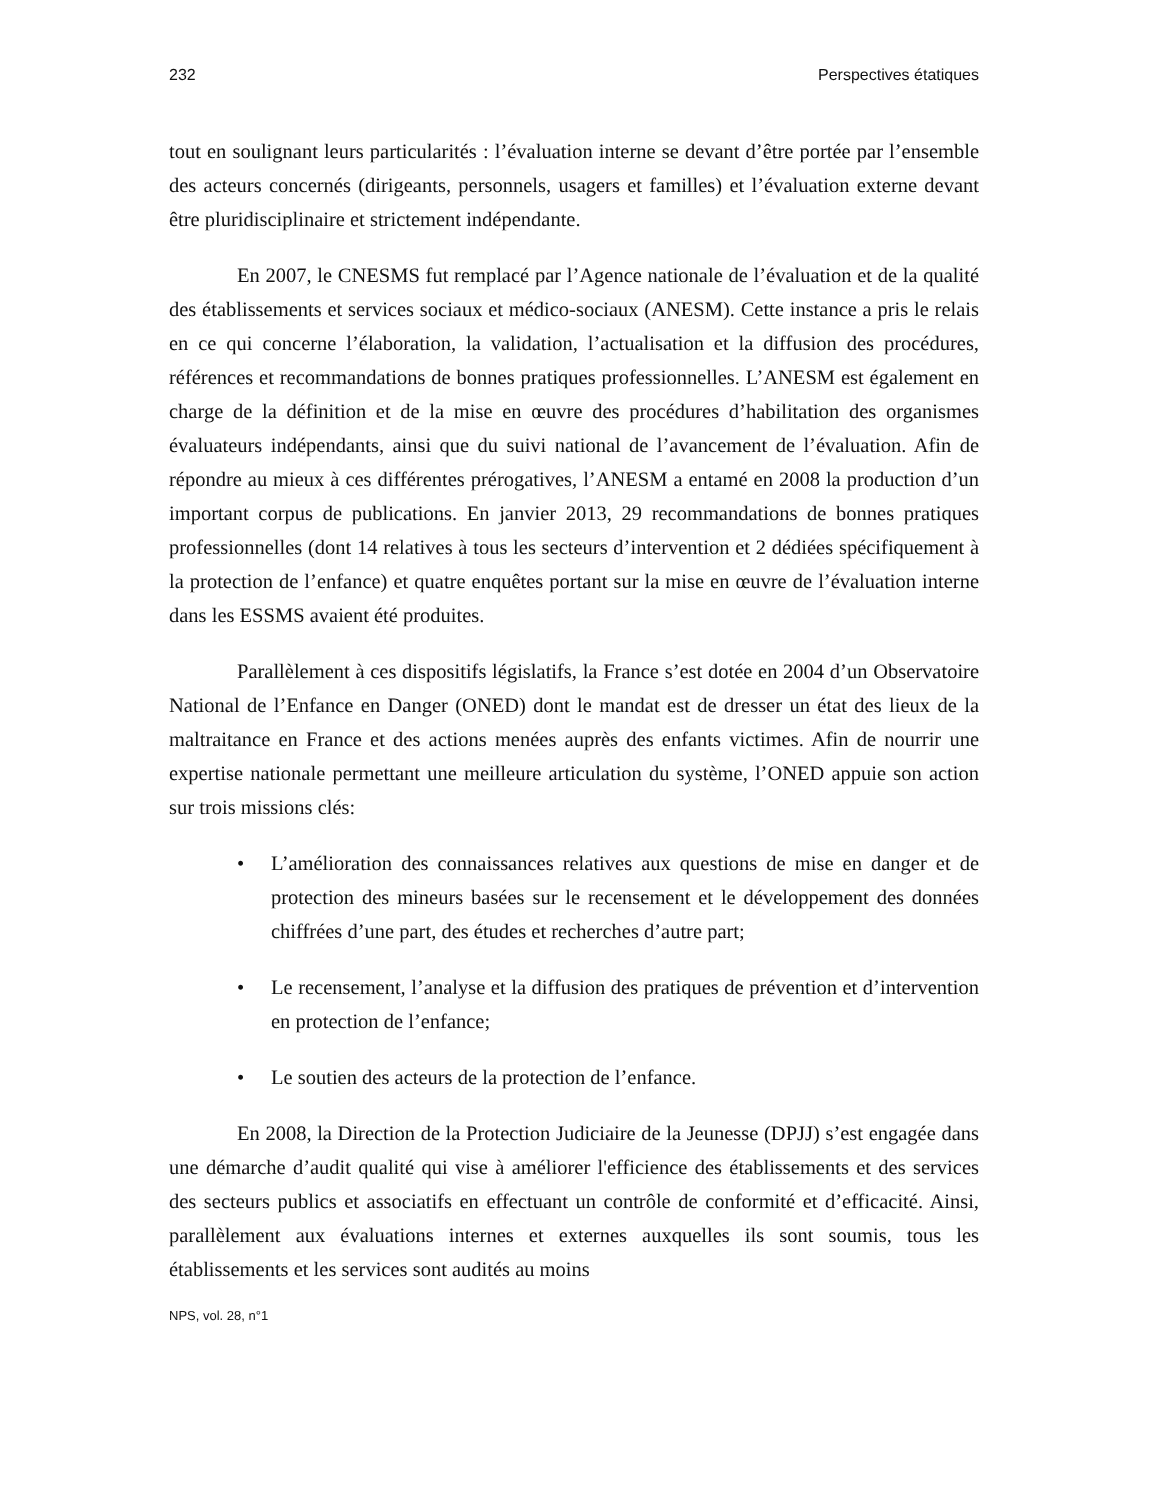232 Perspectives étatiques
tout en soulignant leurs particularités : l’évaluation interne se devant d’être portée par l’ensemble des acteurs concernés (dirigeants, personnels, usagers et familles) et l’évaluation externe devant être pluridisciplinaire et strictement indépendante.
En 2007, le CNESMS fut remplacé par l’Agence nationale de l’évaluation et de la qualité des établissements et services sociaux et médico-sociaux (ANESM). Cette instance a pris le relais en ce qui concerne l’élaboration, la validation, l’actualisation et la diffusion des procédures, références et recommandations de bonnes pratiques professionnelles. L’ANESM est également en charge de la définition et de la mise en œuvre des procédures d’habilitation des organismes évaluateurs indépendants, ainsi que du suivi national de l’avancement de l’évaluation. Afin de répondre au mieux à ces différentes prérogatives, l’ANESM a entamé en 2008 la production d’un important corpus de publications. En janvier 2013, 29 recommandations de bonnes pratiques professionnelles (dont 14 relatives à tous les secteurs d’intervention et 2 dédiées spécifiquement à la protection de l’enfance) et quatre enquêtes portant sur la mise en œuvre de l’évaluation interne dans les ESSMS avaient été produites.
Parallèlement à ces dispositifs législatifs, la France s’est dotée en 2004 d’un Observatoire National de l’Enfance en Danger (ONED) dont le mandat est de dresser un état des lieux de la maltraitance en France et des actions menées auprès des enfants victimes. Afin de nourrir une expertise nationale permettant une meilleure articulation du système, l’ONED appuie son action sur trois missions clés:
• L’amélioration des connaissances relatives aux questions de mise en danger et de protection des mineurs basées sur le recensement et le développement des données chiffrées d’une part, des études et recherches d’autre part;
• Le recensement, l’analyse et la diffusion des pratiques de prévention et d’intervention en protection de l’enfance;
• Le soutien des acteurs de la protection de l’enfance.
En 2008, la Direction de la Protection Judiciaire de la Jeunesse (DPJJ) s’est engagée dans une démarche d’audit qualité qui vise à améliorer l'efficience des établissements et des services des secteurs publics et associatifs en effectuant un contrôle de conformité et d’efficacité. Ainsi, parallèlement aux évaluations internes et externes auxquelles ils sont soumis, tous les établissements et les services sont audités au moins
NPS, vol. 28, n°1